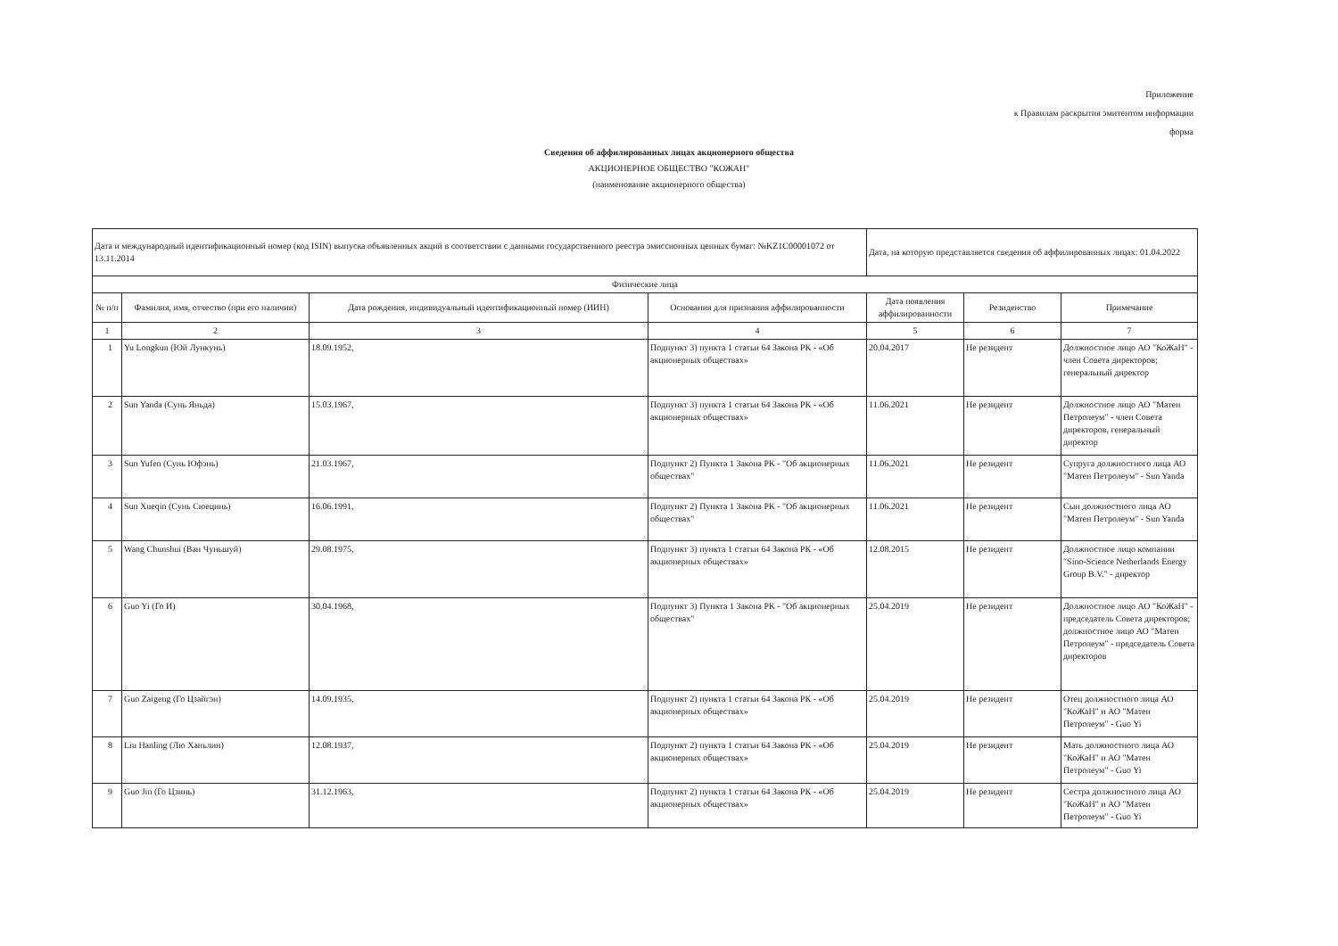Приложение
к Правилам раскрытия эмитентом информации
форма
Сведения об аффилированных лицах акционерного общества
АКЦИОНЕРНОЕ ОБЩЕСТВО "КОЖАН"
(наименование акционерного общества)
| Дата и международный идентификационный номер (код ISIN) выпуска объявленных акций в соответствии с данными государственного реестра эмиссионных ценных бумаг: №KZ1C00001072 от 13.11.2014 | | | | Дата, на которую представляется сведения об аффилированных лицах: 01.04.2022 | | |
| Физические лица | | | | | | |
| № п/п | Фамилия, имя, отчество (при его наличии) | Дата рождения, индивидуальный идентификационный номер (ИИН) | Основания для признания аффилированности | Дата появления аффилированности | Резиденство | Примечание |
| 1 | 2 | 3 | 4 | 5 | 6 | 7 |
| 1 | Yu Longkun (Юй Лункунь) | 18.09.1952, | Подпункт 3) пункта 1 статьи 64 Закона РК - «Об акционерных обществах» | 20.04.2017 | Не резидент | Должностное лицо АО "КоЖаН" - член Совета директоров; генеральный директор |
| 2 | Sun Yanda (Сунь Яньда) | 15.03.1967, | Подпункт 3) пункта 1 статьи 64 Закона РК - «Об акционерных обществах» | 11.06.2021 | Не резидент | Должностное лицо АО "Матен Петролеум" - член Совета директоров, генеральный директор |
| 3 | Sun Yufen (Сунь Юфэнь) | 21.03.1967, | Подпункт 2) Пункта 1 Закона РК - "Об акционерных обществах" | 11.06.2021 | Не резидент | Супруга должностного лица АО "Матен Петролеум" - Sun Yanda |
| 4 | Sun Xueqin (Сунь Сюецинь) | 16.06.1991, | Подпункт 2) Пункта 1 Закона РК - "Об акционерных обществах" | 11.06.2021 | Не резидент | Сын должностного лица АО "Матен Петролеум" - Sun Yanda |
| 5 | Wang Chunshui (Ван Чуньшуй) | 29.08.1975, | Подпункт 3) пункта 1 статьи 64 Закона РК - «Об акционерных обществах» | 12.08.2015 | Не резидент | Должностное лицо компании "Sino-Science Netherlands Energy Group B.V." - директор |
| 6 | Guo Yi (Го И) | 30.04.1968, | Подпункт 3) Пункта 1 Закона РК - "Об акционерных обществах" | 25.04.2019 | Не резидент | Должностное лицо АО "КоЖаН" - председатель Совета директоров; должностное лицо АО "Матен Петролеум" - председатель Совета директоров |
| 7 | Guo Zaigeng (Го Цзайгэн) | 14.09.1935, | Подпункт 2) пункта 1 статьи 64 Закона РК - «Об акционерных обществах» | 25.04.2019 | Не резидент | Отец должностного лица АО "КоЖаН" и АО "Матен Петролеум" - Guo Yi |
| 8 | Liu Hanling (Лю Ханьлин) | 12.08.1937, | Подпункт 2) пункта 1 статьи 64 Закона РК - «Об акционерных обществах» | 25.04.2019 | Не резидент | Мать должностного лица АО "КоЖаН" и АО "Матен Петролеум" - Guo Yi |
| 9 | Guo Jin (Го Цзинь) | 31.12.1963, | Подпункт 2) пункта 1 статьи 64 Закона РК - «Об акционерных обществах» | 25.04.2019 | Не резидент | Сестра должностного лица АО "КоЖаН" и АО "Матен Петролеум" - Guo Yi |